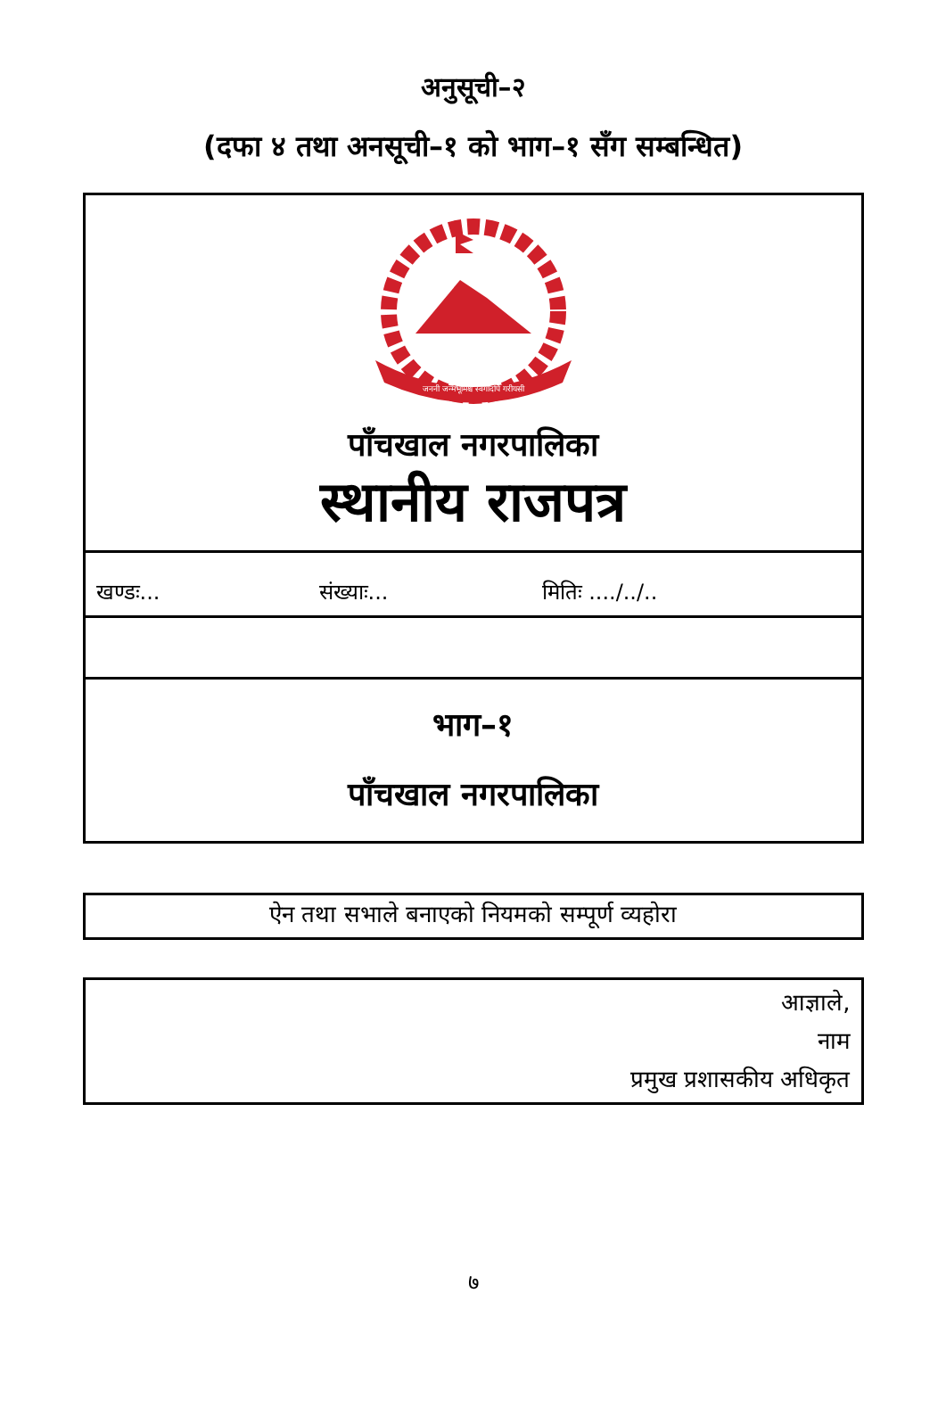अनुसूची–२
(दफा ४ तथा अनसूची–१ को भाग–१ सँग सम्बन्धित)
जननी जन्मभूमिश्च स्वर्गादपि गरीयसी
पाँचखाल नगरपालिका
स्थानीय राजपत्र
खण्डः... संख्याः... मितिः ..../../..
भाग–१
पाँचखाल नगरपालिका
ऐन तथा सभाले बनाएको नियमको सम्पूर्ण व्यहोरा
आज्ञाले,
नाम
प्रमुख प्रशासकीय अधिकृत
७